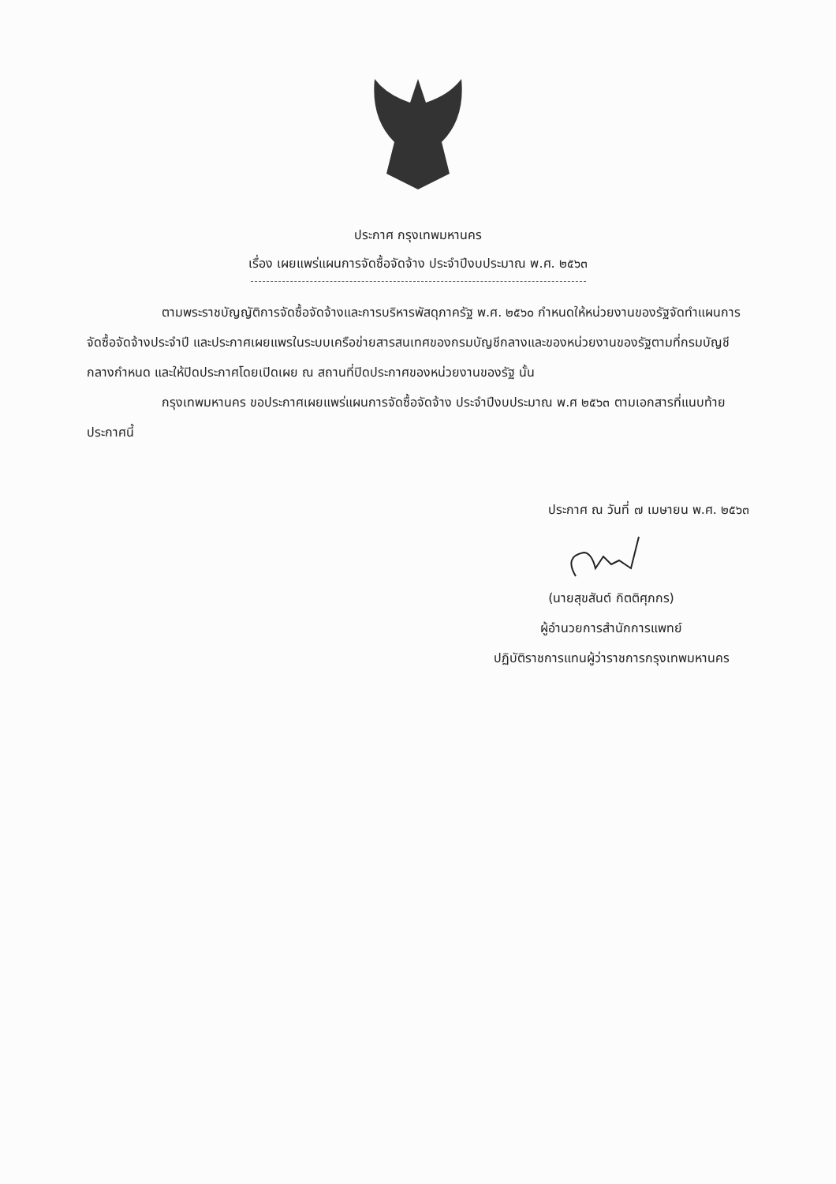ประกาศ กรุงเทพมหานคร
เรื่อง เผยแพร่แผนการจัดซื้อจัดจ้าง ประจำปีงบประมาณ พ.ศ. ๒๕๖๓
ตามพระราชบัญญัติการจัดซื้อจัดจ้างและการบริหารพัสดุภาครัฐ พ.ศ. ๒๕๖๐ กำหนดให้หน่วยงานของรัฐจัดทำแผนการจัดซื้อจัดจ้างประจำปี และประกาศเผยแพรในระบบเครือข่ายสารสนเทศของกรมบัญชีกลางและของหน่วยงานของรัฐตามที่กรมบัญชีกลางกำหนด และให้ปิดประกาศโดยเปิดเผย ณ สถานที่ปิดประกาศของหน่วยงานของรัฐ นั้น
กรุงเทพมหานคร ขอประกาศเผยแพร่แผนการจัดซื้อจัดจ้าง ประจำปีงบประมาณ พ.ศ ๒๕๖๓ ตามเอกสารที่แนบท้ายประกาศนี้
ประกาศ ณ วันที่ ๗ เมษายน พ.ศ. ๒๕๖๓
(นายสุขสันต์ กิตติศุภกร)
ผู้อำนวยการสำนักการแพทย์
ปฏิบัติราชการแทนผู้ว่าราชการกรุงเทพมหานคร